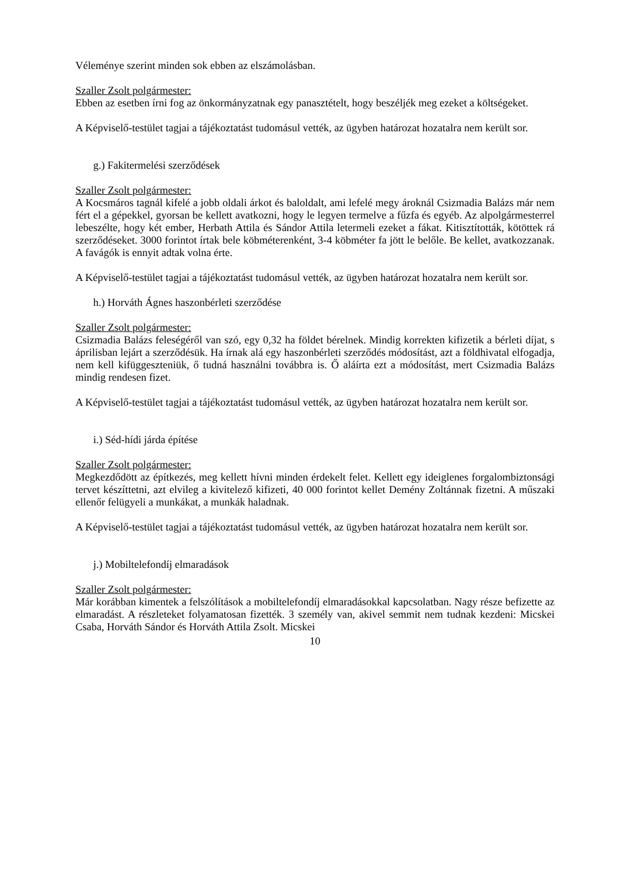Véleménye szerint minden sok ebben az elszámolásban.
Szaller Zsolt polgármester:
Ebben az esetben írni fog az önkormányzatnak egy panasztételt, hogy beszéljék meg ezeket a költségeket.
A Képviselő-testület tagjai a tájékoztatást tudomásul vették, az ügyben határozat hozatalra nem került sor.
g.) Fakitermelési szerződések
Szaller Zsolt polgármester:
A Kocsmáros tagnál kifelé a jobb oldali árkot és baloldalt, ami lefelé megy ároknál Csizmadia Balázs már nem fért el a gépekkel, gyorsan be kellett avatkozni, hogy le legyen termelve a fűzfa és egyéb. Az alpolgármesterrel lebeszélte, hogy két ember, Herbath Attila és Sándor Attila letermeli ezeket a fákat. Kitisztították, kötöttek rá szerződéseket. 3000 forintot írtak bele köbméterenként, 3-4 köbméter fa jött le belőle. Be kellet, avatkozzanak. A favágók is ennyit adtak volna érte.
A Képviselő-testület tagjai a tájékoztatást tudomásul vették, az ügyben határozat hozatalra nem került sor.
h.) Horváth Ágnes haszonbérleti szerződése
Szaller Zsolt polgármester:
Csizmadia Balázs feleségéről van szó, egy 0,32 ha földet bérelnek. Mindig korrekten kifizetik a bérleti díjat, s áprilisban lejárt a szerződésük. Ha írnak alá egy haszonbérleti szerződés módosítást, azt a földhivatal elfogadja, nem kell kifüggeszteniük, ő tudná használni továbbra is. Ő aláírta ezt a módosítást, mert Csizmadia Balázs mindig rendesen fizet.
A Képviselő-testület tagjai a tájékoztatást tudomásul vették, az ügyben határozat hozatalra nem került sor.
i.) Séd-hídi járda építése
Szaller Zsolt polgármester:
Megkezdődött az építkezés, meg kellett hívni minden érdekelt felet. Kellett egy ideiglenes forgalombiztonsági tervet készíttetni, azt elvileg a kivitelező kifizeti, 40 000 forintot kellet Demény Zoltánnak fizetni. A műszaki ellenőr felügyeli a munkákat, a munkák haladnak.
A Képviselő-testület tagjai a tájékoztatást tudomásul vették, az ügyben határozat hozatalra nem került sor.
j.) Mobiltelefondíj elmaradások
Szaller Zsolt polgármester:
Már korábban kimentek a felszólítások a mobiltelefondíj elmaradásokkal kapcsolatban. Nagy része befizette az elmaradást. A részleteket folyamatosan fizették. 3 személy van, akivel semmit nem tudnak kezdeni: Micskei Csaba, Horváth Sándor és Horváth Attila Zsolt. Micskei
10